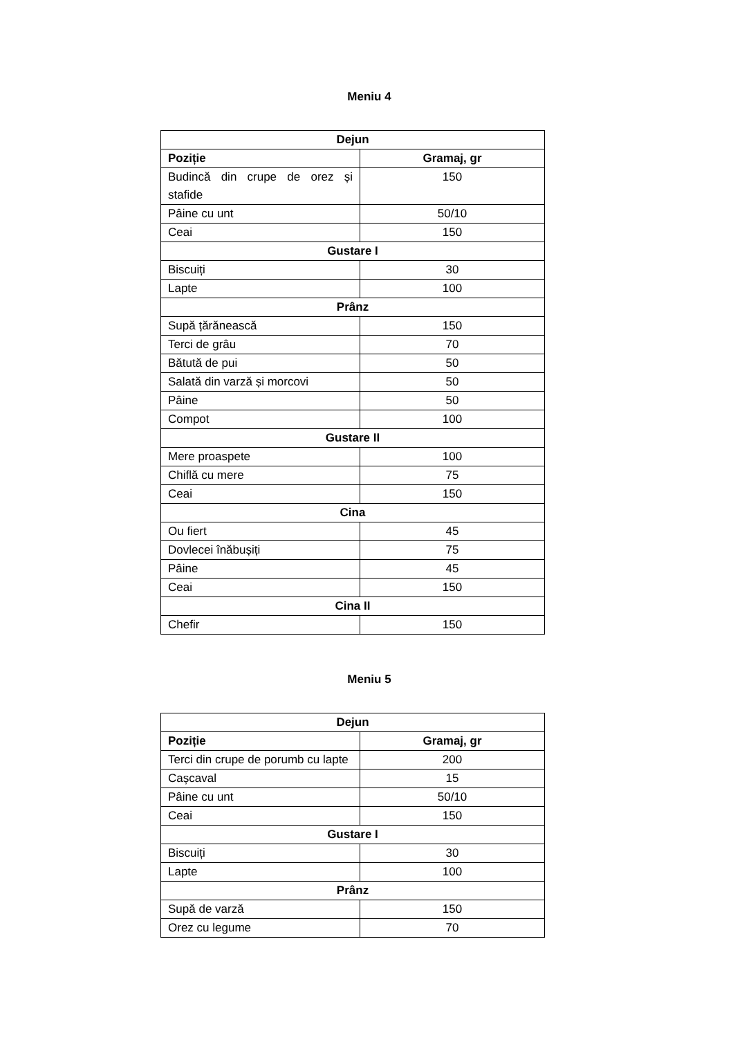Meniu 4
| Dejun | |
| --- | --- |
| Poziție | Gramaj, gr |
| Budincă din crupe de orez și stafide | 150 |
| Pâine cu unt | 50/10 |
| Ceai | 150 |
| Gustare I | |
| Biscuiți | 30 |
| Lapte | 100 |
| Prânz | |
| Supă țărănească | 150 |
| Terci de grâu | 70 |
| Bătută de pui | 50 |
| Salată din varză și morcovi | 50 |
| Pâine | 50 |
| Compot | 100 |
| Gustare II | |
| Mere proaspete | 100 |
| Chiflă cu mere | 75 |
| Ceai | 150 |
| Cina | |
| Ou fiert | 45 |
| Dovlecei înăbușiți | 75 |
| Pâine | 45 |
| Ceai | 150 |
| Cina II | |
| Chefir | 150 |
Meniu 5
| Dejun | |
| --- | --- |
| Poziție | Gramaj, gr |
| Terci din crupe de porumb cu lapte | 200 |
| Cașcaval | 15 |
| Pâine cu unt | 50/10 |
| Ceai | 150 |
| Gustare I | |
| Biscuiți | 30 |
| Lapte | 100 |
| Prânz | |
| Supă de varză | 150 |
| Orez cu legume | 70 |